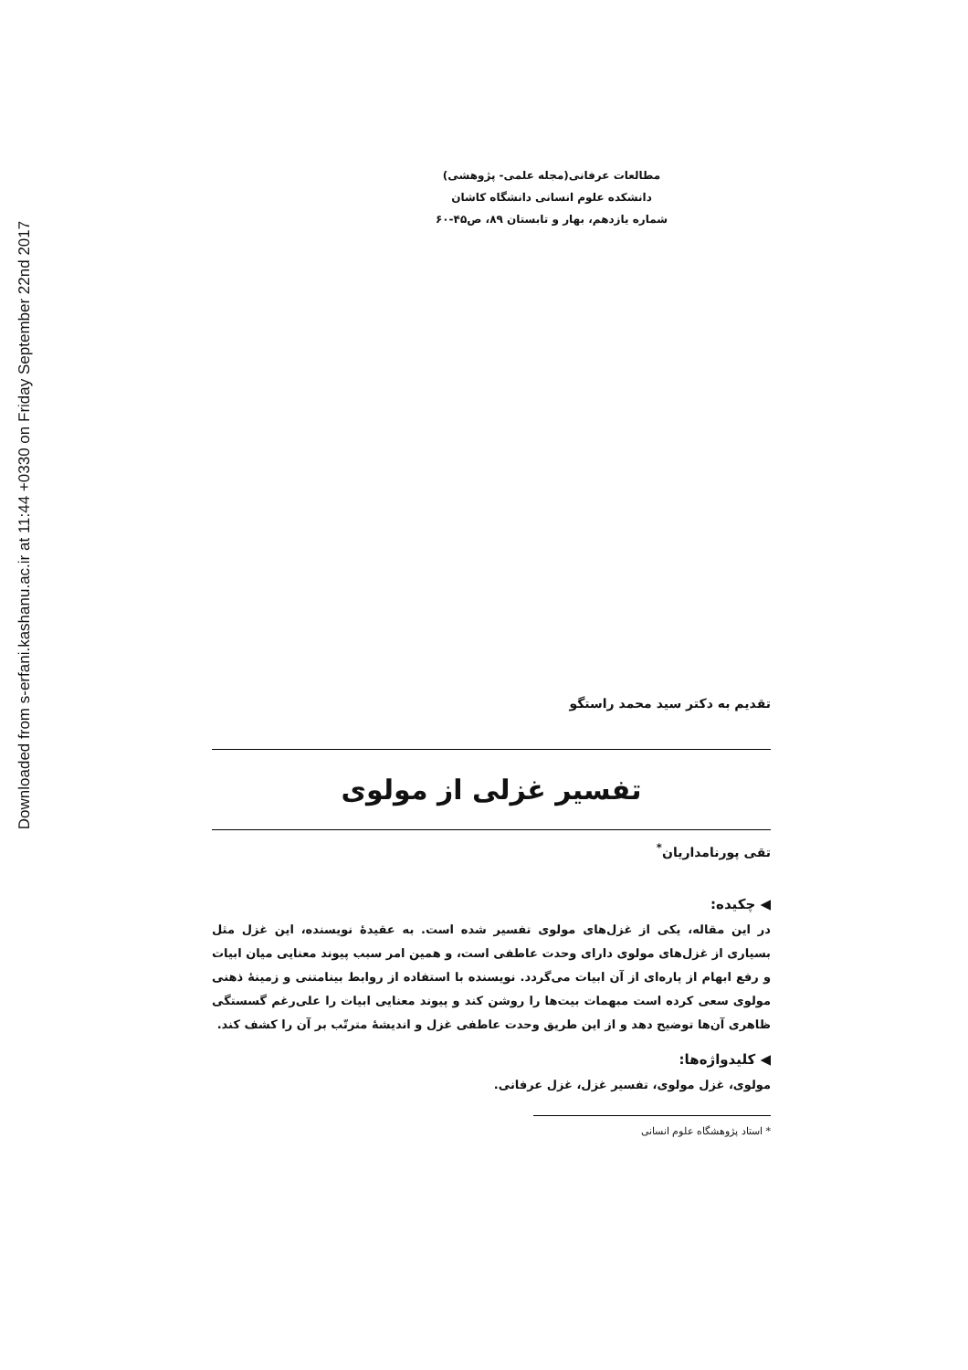Downloaded from s-erfani.kashanu.ac.ir at 11:44 +0330 on Friday September 22nd 2017
مطالعات عرفانی(مجله علمی- پژوهشی)
دانشکده علوم انسانی دانشگاه کاشان
شماره یازدهم، بهار و تابستان ۸۹، ص۴۵-۶۰
تقدیم به دکتر سید محمد راستگو
تفسیر غزلی از مولوی
تقی پورنامداریان<sup>*</sup>
◀ چکیده:
در این مقاله، یکی از غزل‌های مولوی تفسیر شده است. به عقیدهٔ نویسنده، این غزل مثل بسیاری از غزل‌های مولوی دارای وحدت عاطفی است، و همین امر سبب پیوند معنایی میان ابیات و رفع ابهام از پاره‌ای از آن ابیات می‌گردد. نویسنده با استفاده از روابط بینامتنی و زمینهٔ ذهنی مولوی سعی کرده است مبهمات بیت‌ها را روشن کند و پیوند معنایی ابیات را علی‌رغم گسستگی ظاهری آن‌ها توضیح دهد و از این طریق وحدت عاطفی غزل و اندیشهٔ مترتّب بر آن را کشف کند.
◀ کلیدواژه‌ها:
مولوی، غزل مولوی، تفسیر غزل، غزل عرفانی.
* استاد پژوهشگاه علوم انسانی